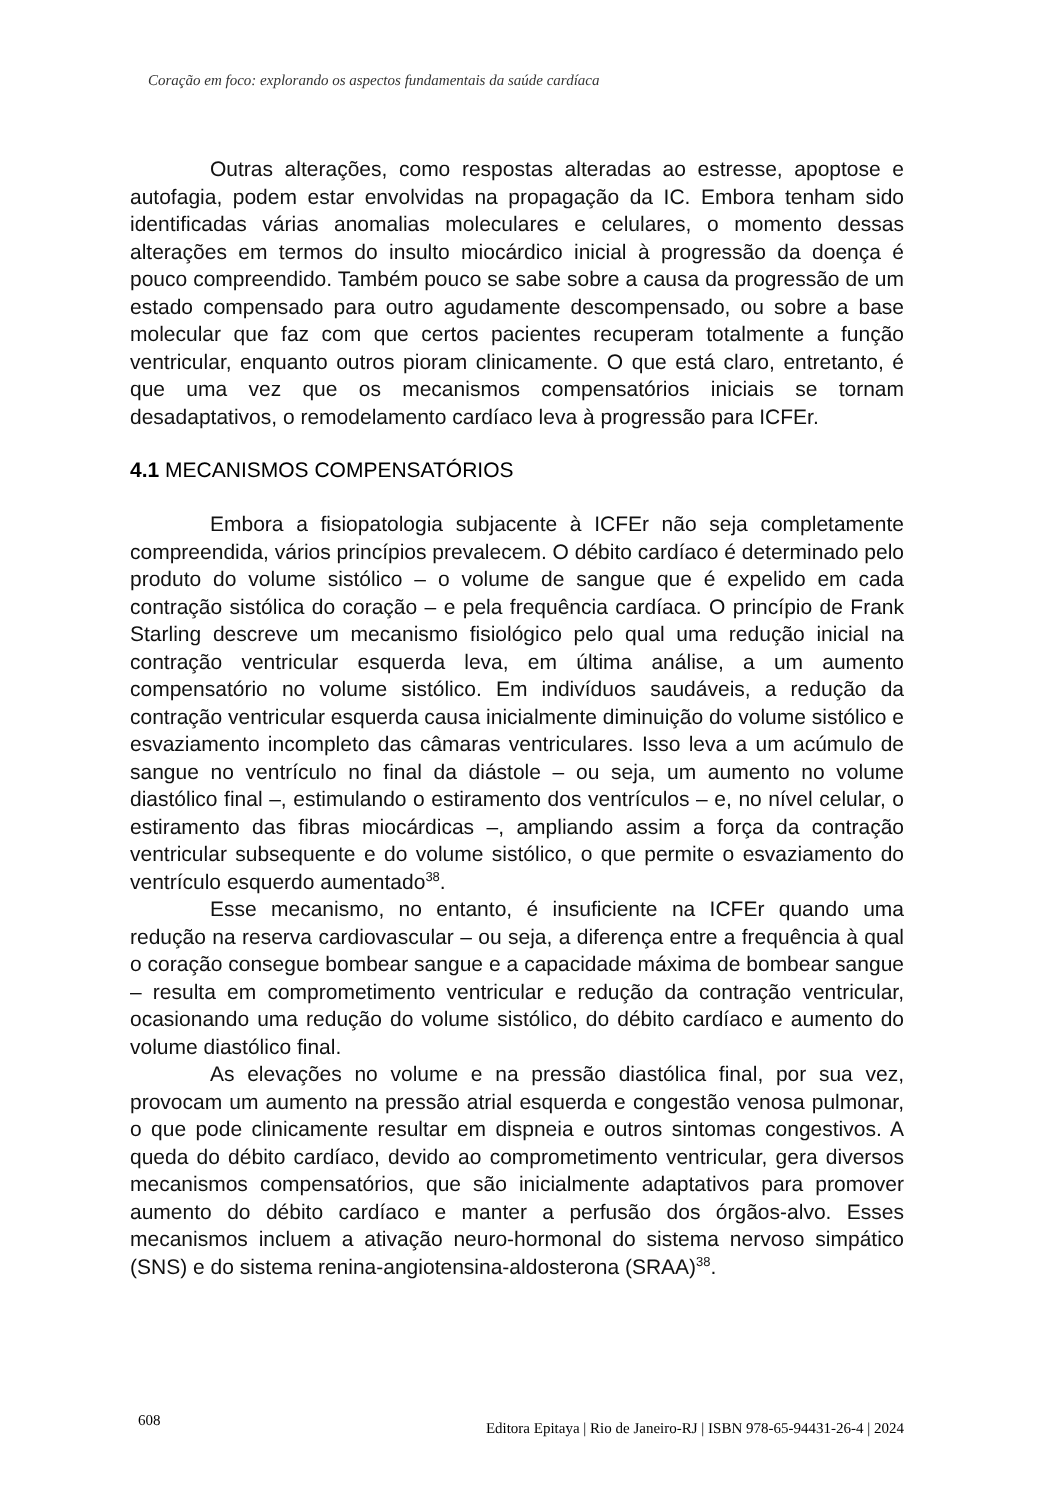Coração em foco: explorando os aspectos fundamentais da saúde cardíaca
Outras alterações, como respostas alteradas ao estresse, apoptose e autofagia, podem estar envolvidas na propagação da IC. Embora tenham sido identificadas várias anomalias moleculares e celulares, o momento dessas alterações em termos do insulto miocárdico inicial à progressão da doença é pouco compreendido. Também pouco se sabe sobre a causa da progressão de um estado compensado para outro agudamente descompensado, ou sobre a base molecular que faz com que certos pacientes recuperam totalmente a função ventricular, enquanto outros pioram clinicamente. O que está claro, entretanto, é que uma vez que os mecanismos compensatórios iniciais se tornam desadaptativos, o remodelamento cardíaco leva à progressão para ICFEr.
4.1 MECANISMOS COMPENSATÓRIOS
Embora a fisiopatologia subjacente à ICFEr não seja completamente compreendida, vários princípios prevalecem. O débito cardíaco é determinado pelo produto do volume sistólico – o volume de sangue que é expelido em cada contração sistólica do coração – e pela frequência cardíaca. O princípio de Frank Starling descreve um mecanismo fisiológico pelo qual uma redução inicial na contração ventricular esquerda leva, em última análise, a um aumento compensatório no volume sistólico. Em indivíduos saudáveis, a redução da contração ventricular esquerda causa inicialmente diminuição do volume sistólico e esvaziamento incompleto das câmaras ventriculares. Isso leva a um acúmulo de sangue no ventrículo no final da diástole – ou seja, um aumento no volume diastólico final –, estimulando o estiramento dos ventrículos – e, no nível celular, o estiramento das fibras miocárdicas –, ampliando assim a força da contração ventricular subsequente e do volume sistólico, o que permite o esvaziamento do ventrículo esquerdo aumentado<sup>38</sup>.
Esse mecanismo, no entanto, é insuficiente na ICFEr quando uma redução na reserva cardiovascular – ou seja, a diferença entre a frequência à qual o coração consegue bombear sangue e a capacidade máxima de bombear sangue – resulta em comprometimento ventricular e redução da contração ventricular, ocasionando uma redução do volume sistólico, do débito cardíaco e aumento do volume diastólico final.
As elevações no volume e na pressão diastólica final, por sua vez, provocam um aumento na pressão atrial esquerda e congestão venosa pulmonar, o que pode clinicamente resultar em dispneia e outros sintomas congestivos. A queda do débito cardíaco, devido ao comprometimento ventricular, gera diversos mecanismos compensatórios, que são inicialmente adaptativos para promover aumento do débito cardíaco e manter a perfusão dos órgãos-alvo. Esses mecanismos incluem a ativação neuro-hormonal do sistema nervoso simpático (SNS) e do sistema renina-angiotensina-aldosterona (SRAA)<sup>38</sup>.
608 Editora Epitaya | Rio de Janeiro-RJ | ISBN 978-65-94431-26-4 | 2024